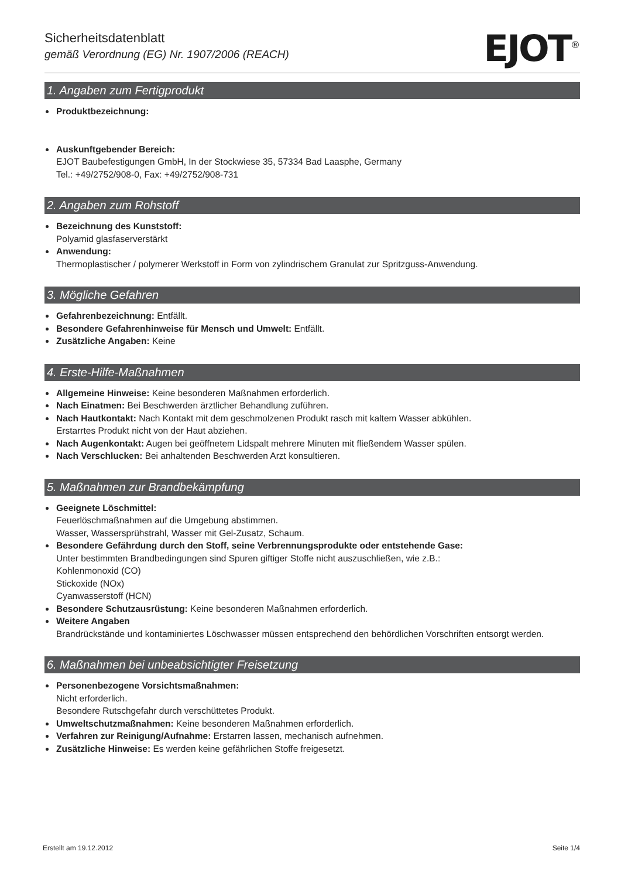Sicherheitsdatenblatt
gemäß Verordnung (EG) Nr. 1907/2006 (REACH)
EJOT<sup>®</sup>
1. Angaben zum Fertigprodukt
Produktbezeichnung:
Auskunftgebender Bereich:
EJOT Baubefestigungen GmbH, In der Stockwiese 35, 57334 Bad Laasphe, Germany
Tel.: +49/2752/908-0, Fax: +49/2752/908-731
2. Angaben zum Rohstoff
Bezeichnung des Kunststoff:
Polyamid glasfaserverstärkt
Anwendung:
Thermoplastischer / polymerer Werkstoff in Form von zylindrischem Granulat zur Spritzguss-Anwendung.
3. Mögliche Gefahren
Gefahrenbezeichnung: Entfällt.
Besondere Gefahrenhinweise für Mensch und Umwelt: Entfällt.
Zusätzliche Angaben: Keine
4. Erste-Hilfe-Maßnahmen
Allgemeine Hinweise: Keine besonderen Maßnahmen erforderlich.
Nach Einatmen: Bei Beschwerden ärztlicher Behandlung zuführen.
Nach Hautkontakt: Nach Kontakt mit dem geschmolzenen Produkt rasch mit kaltem Wasser abkühlen.
Erstarrtes Produkt nicht von der Haut abziehen.
Nach Augenkontakt: Augen bei geöffnetem Lidspalt mehrere Minuten mit fließendem Wasser spülen.
Nach Verschlucken: Bei anhaltenden Beschwerden Arzt konsultieren.
5. Maßnahmen zur Brandbekämpfung
Geeignete Löschmittel:
Feuerlöschmaßnahmen auf die Umgebung abstimmen.
Wasser, Wassersprühstrahl, Wasser mit Gel-Zusatz, Schaum.
Besondere Gefährdung durch den Stoff, seine Verbrennungsprodukte oder entstehende Gase:
Unter bestimmten Brandbedingungen sind Spuren giftiger Stoffe nicht auszuschließen, wie z.B.:
Kohlenmonoxid (CO)
Stickoxide (NOx)
Cyanwasserstoff (HCN)
Besondere Schutzausrüstung: Keine besonderen Maßnahmen erforderlich.
Weitere Angaben
Brandrückstände und kontaminiertes Löschwasser müssen entsprechend den behördlichen Vorschriften entsorgt werden.
6. Maßnahmen bei unbeabsichtigter Freisetzung
Personenbezogene Vorsichtsmaßnahmen:
Nicht erforderlich.
Besondere Rutschgefahr durch verschüttetes Produkt.
Umweltschutzmaßnahmen: Keine besonderen Maßnahmen erforderlich.
Verfahren zur Reinigung/Aufnahme: Erstarren lassen, mechanisch aufnehmen.
Zusätzliche Hinweise: Es werden keine gefährlichen Stoffe freigesetzt.
Erstellt am 19.12.2012 Seite 1/4